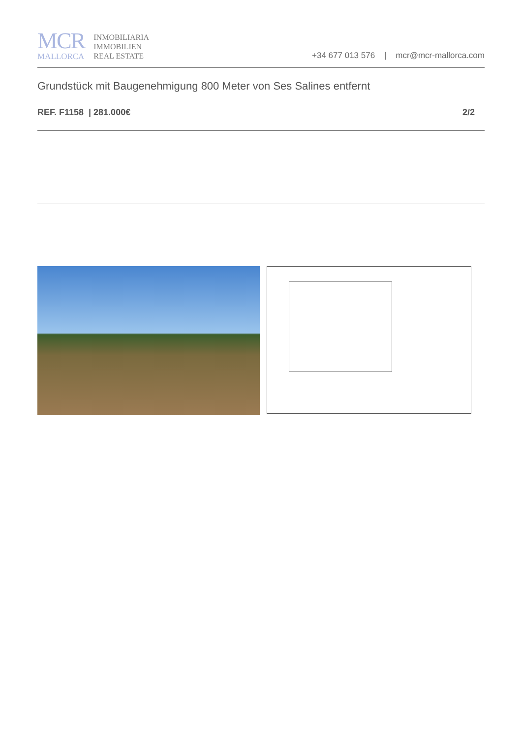MCR
MALLORCA
INMOBILIARIA
IMMOBILIEN
REAL ESTATE
+34 677 013 576 | mcr@mcr-mallorca.com
Grundstück mit Baugenehmigung 800 Meter von Ses Salines entfernt
REF. F1158 | 281.000€ 2/2